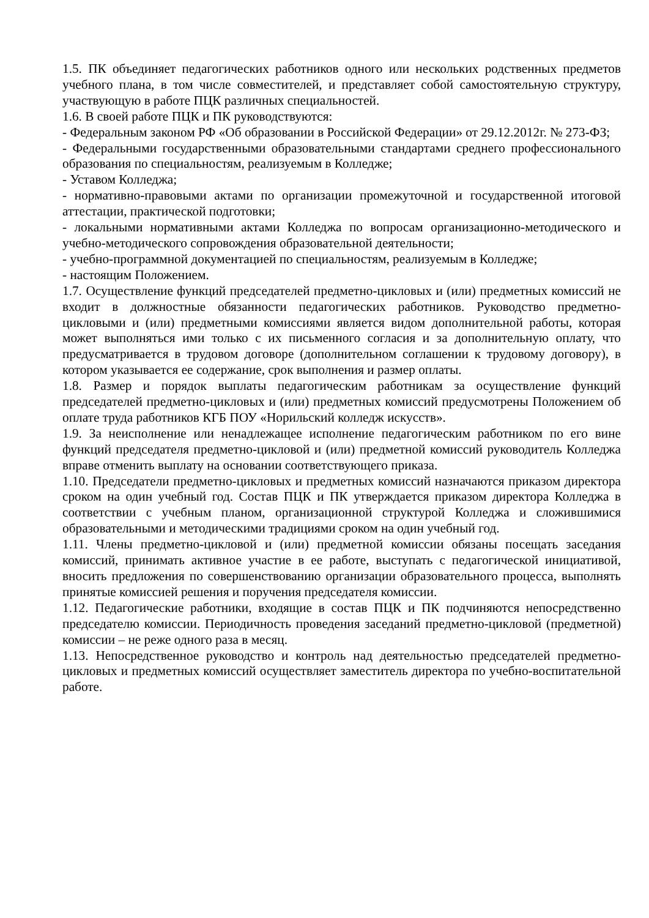1.5. ПК объединяет педагогических работников одного или нескольких родственных предметов учебного плана, в том числе совместителей, и представляет собой самостоятельную структуру, участвующую в работе ПЦК различных специальностей.
1.6. В своей работе ПЦК и ПК руководствуются:
- Федеральным законом РФ «Об образовании в Российской Федерации» от 29.12.2012г. № 273-ФЗ;
- Федеральными государственными образовательными стандартами среднего профессионального образования по специальностям, реализуемым в Колледже;
- Уставом Колледжа;
- нормативно-правовыми актами по организации промежуточной и государственной итоговой аттестации, практической подготовки;
- локальными нормативными актами Колледжа по вопросам организационно-методического и учебно-методического сопровождения образовательной деятельности;
- учебно-программной документацией по специальностям, реализуемым в Колледже;
- настоящим Положением.
1.7. Осуществление функций председателей предметно-цикловых и (или) предметных комиссий не входит в должностные обязанности педагогических работников. Руководство предметно-цикловыми и (или) предметными комиссиями является видом дополнительной работы, которая может выполняться ими только с их письменного согласия и за дополнительную оплату, что предусматривается в трудовом договоре (дополнительном соглашении к трудовому договору), в котором указывается ее содержание, срок выполнения и размер оплаты.
1.8. Размер и порядок выплаты педагогическим работникам за осуществление функций председателей предметно-цикловых и (или) предметных комиссий предусмотрены Положением об оплате труда работников КГБ ПОУ «Норильский колледж искусств».
1.9. За неисполнение или ненадлежащее исполнение педагогическим работником по его вине функций председателя предметно-цикловой и (или) предметной комиссий руководитель Колледжа вправе отменить выплату на основании соответствующего приказа.
1.10. Председатели предметно-цикловых и предметных комиссий назначаются приказом директора сроком на один учебный год. Состав ПЦК и ПК утверждается приказом директора Колледжа в соответствии с учебным планом, организационной структурой Колледжа и сложившимися образовательными и методическими традициями сроком на один учебный год.
1.11. Члены предметно-цикловой и (или) предметной комиссии обязаны посещать заседания комиссий, принимать активное участие в ее работе, выступать с педагогической инициативой, вносить предложения по совершенствованию организации образовательного процесса, выполнять принятые комиссией решения и поручения председателя комиссии.
1.12. Педагогические работники, входящие в состав ПЦК и ПК подчиняются непосредственно председателю комиссии. Периодичность проведения заседаний предметно-цикловой (предметной) комиссии – не реже одного раза в месяц.
1.13. Непосредственное руководство и контроль над деятельностью председателей предметно-цикловых и предметных комиссий осуществляет заместитель директора по учебно-воспитательной работе.